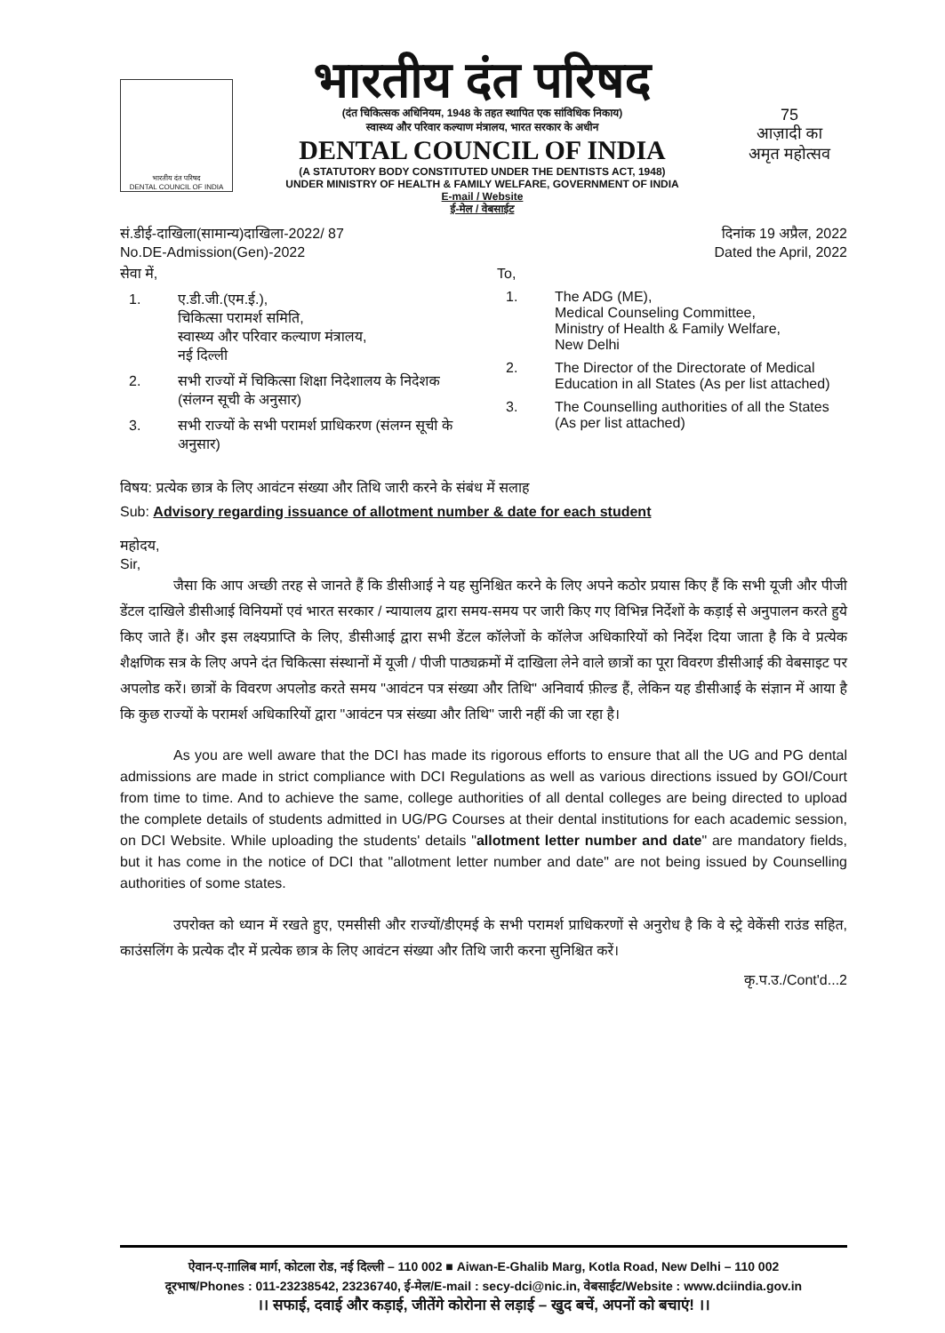भारतीय दंत परिषद
DENTAL COUNCIL OF INDIA
भारतीय दंत परिषद
(दंत चिकित्सक अधिनियम, 1948 के तहत स्थापित एक सांविधिक निकाय)
स्वास्थ्य और परिवार कल्याण मंत्रालय, भारत सरकार के अधीन
DENTAL COUNCIL OF INDIA
(A STATUTORY BODY CONSTITUTED UNDER THE DENTISTS ACT, 1948)
UNDER MINISTRY OF HEALTH & FAMILY WELFARE, GOVERNMENT OF INDIA
E-mail / Website
ई-मेल / वेबसाईट
75
आज़ादी का
अमृत महोत्सव
सं.डीई-दाखिला(सामान्य)दाखिला-2022/ 87
No.DE-Admission(Gen)-2022
दिनांक 19 अप्रैल, 2022
Dated the April, 2022
सेवा में,
1. ए.डी.जी.(एम.ई.),
चिकित्सा परामर्श समिति,
स्वास्थ्य और परिवार कल्याण मंत्रालय,
नई दिल्ली
2. सभी राज्यों में चिकित्सा शिक्षा निदेशालय के निदेशक (संलग्न सूची के अनुसार)
3. सभी राज्यों के सभी परामर्श प्राधिकरण (संलग्न सूची के अनुसार)
To,
1. The ADG (ME),
Medical Counseling Committee,
Ministry of Health & Family Welfare,
New Delhi
2. The Director of the Directorate of Medical Education in all States (As per list attached)
3. The Counselling authorities of all the States (As per list attached)
विषय: प्रत्येक छात्र के लिए आवंटन संख्या और तिथि जारी करने के संबंध में सलाह
Sub: Advisory regarding issuance of allotment number & date for each student
महोदय,
Sir,
जैसा कि आप अच्छी तरह से जानते हैं कि डीसीआई ने यह सुनिश्चित करने के लिए अपने कठोर प्रयास किए हैं कि सभी यूजी और पीजी डेंटल दाखिले डीसीआई विनियमों एवं भारत सरकार / न्यायालय द्वारा समय-समय पर जारी किए गए विभिन्न निर्देशों के कड़ाई से अनुपालन करते हुये किए जाते हैं। और इस लक्ष्यप्राप्ति के लिए, डीसीआई द्वारा सभी डेंटल कॉलेजों के कॉलेज अधिकारियों को निर्देश दिया जाता है कि वे प्रत्येक शैक्षणिक सत्र के लिए अपने दंत चिकित्सा संस्थानों में यूजी / पीजी पाठ्यक्रमों में दाखिला लेने वाले छात्रों का पूरा विवरण डीसीआई की वेबसाइट पर अपलोड करें। छात्रों के विवरण अपलोड करते समय "आवंटन पत्र संख्या और तिथि" अनिवार्य फ़ील्ड हैं, लेकिन यह डीसीआई के संज्ञान में आया है कि कुछ राज्यों के परामर्श अधिकारियों द्वारा "आवंटन पत्र संख्या और तिथि" जारी नहीं की जा रहा है।
As you are well aware that the DCI has made its rigorous efforts to ensure that all the UG and PG dental admissions are made in strict compliance with DCI Regulations as well as various directions issued by GOI/Court from time to time. And to achieve the same, college authorities of all dental colleges are being directed to upload the complete details of students admitted in UG/PG Courses at their dental institutions for each academic session, on DCI Website. While uploading the students' details "allotment letter number and date" are mandatory fields, but it has come in the notice of DCI that "allotment letter number and date" are not being issued by Counselling authorities of some states.
उपरोक्त को ध्यान में रखते हुए, एमसीसी और राज्यों/डीएमई के सभी परामर्श प्राधिकरणों से अनुरोध है कि वे स्ट्रे वेकेंसी राउंड सहित, काउंसलिंग के प्रत्येक दौर में प्रत्येक छात्र के लिए आवंटन संख्या और तिथि जारी करना सुनिश्चित करें।
कृ.प.उ./Cont'd...2
ऐवान-ए-ग़ालिब मार्ग, कोटला रोड, नई दिल्ली – 110 002 ■ Aiwan-E-Ghalib Marg, Kotla Road, New Delhi – 110 002
दूरभाष/Phones : 011-23238542, 23236740, ई-मेल/E-mail : secy-dci@nic.in, वेबसाईट/Website : www.dciindia.gov.in
।। सफाई, दवाई और कड़ाई, जीतेंगे कोरोना से लड़ाई – खुद बचें, अपनों को बचाएं! ।।